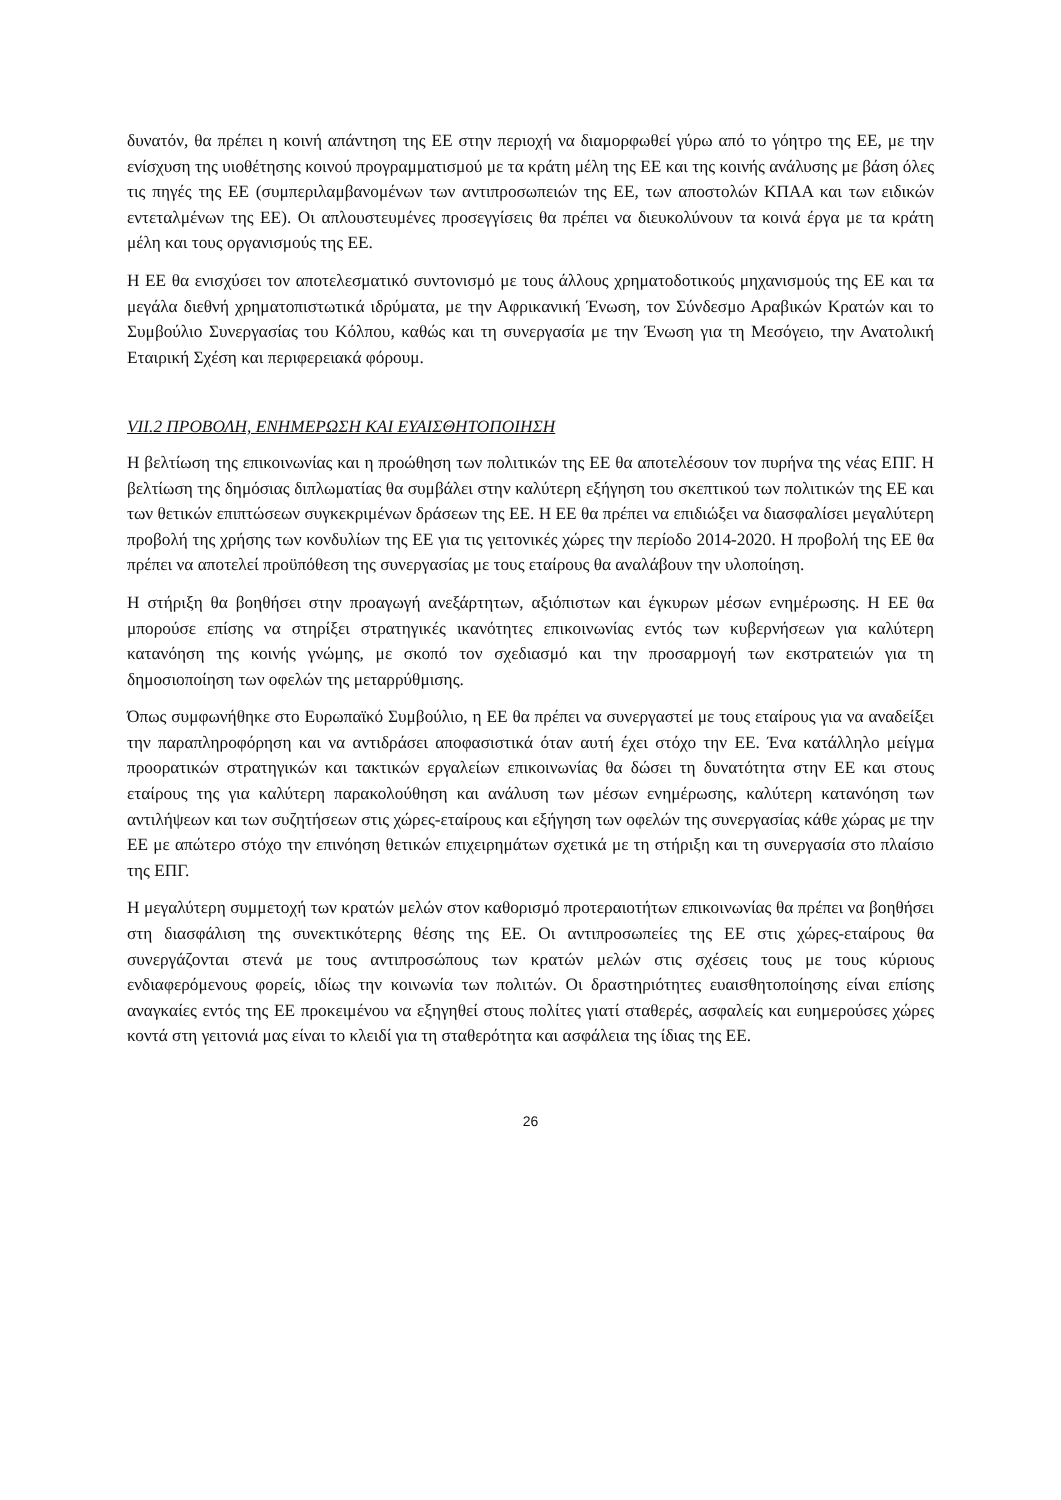δυνατόν, θα πρέπει η κοινή απάντηση της ΕΕ στην περιοχή να διαμορφωθεί γύρω από το γόητρο της ΕΕ, με την ενίσχυση της υιοθέτησης κοινού προγραμματισμού με τα κράτη μέλη της ΕΕ και της κοινής ανάλυσης με βάση όλες τις πηγές της ΕΕ (συμπεριλαμβανομένων των αντιπροσωπειών της ΕΕ, των αποστολών ΚΠΑΑ και των ειδικών εντεταλμένων της ΕΕ). Οι απλουστευμένες προσεγγίσεις θα πρέπει να διευκολύνουν τα κοινά έργα με τα κράτη μέλη και τους οργανισμούς της ΕΕ.
Η ΕΕ θα ενισχύσει τον αποτελεσματικό συντονισμό με τους άλλους χρηματοδοτικούς μηχανισμούς της ΕΕ και τα μεγάλα διεθνή χρηματοπιστωτικά ιδρύματα, με την Αφρικανική Ένωση, τον Σύνδεσμο Αραβικών Κρατών και το Συμβούλιο Συνεργασίας του Κόλπου, καθώς και τη συνεργασία με την Ένωση για τη Μεσόγειο, την Ανατολική Εταιρική Σχέση και περιφερειακά φόρουμ.
VII.2 ΠΡΟΒΟΛΗ, ΕΝΗΜΕΡΩΣΗ ΚΑΙ ΕΥΑΙΣΘΗΤΟΠΟΙΗΣΗ
Η βελτίωση της επικοινωνίας και η προώθηση των πολιτικών της ΕΕ θα αποτελέσουν τον πυρήνα της νέας ΕΠΓ. Η βελτίωση της δημόσιας διπλωματίας θα συμβάλει στην καλύτερη εξήγηση του σκεπτικού των πολιτικών της ΕΕ και των θετικών επιπτώσεων συγκεκριμένων δράσεων της ΕΕ. Η ΕΕ θα πρέπει να επιδιώξει να διασφαλίσει μεγαλύτερη προβολή της χρήσης των κονδυλίων της ΕΕ για τις γειτονικές χώρες την περίοδο 2014-2020. Η προβολή της ΕΕ θα πρέπει να αποτελεί προϋπόθεση της συνεργασίας με τους εταίρους θα αναλάβουν την υλοποίηση.
Η στήριξη θα βοηθήσει στην προαγωγή ανεξάρτητων, αξιόπιστων και έγκυρων μέσων ενημέρωσης. Η ΕΕ θα μπορούσε επίσης να στηρίξει στρατηγικές ικανότητες επικοινωνίας εντός των κυβερνήσεων για καλύτερη κατανόηση της κοινής γνώμης, με σκοπό τον σχεδιασμό και την προσαρμογή των εκστρατειών για τη δημοσιοποίηση των οφελών της μεταρρύθμισης.
Όπως συμφωνήθηκε στο Ευρωπαϊκό Συμβούλιο, η ΕΕ θα πρέπει να συνεργαστεί με τους εταίρους για να αναδείξει την παραπληροφόρηση και να αντιδράσει αποφασιστικά όταν αυτή έχει στόχο την ΕΕ. Ένα κατάλληλο μείγμα προορατικών στρατηγικών και τακτικών εργαλείων επικοινωνίας θα δώσει τη δυνατότητα στην ΕΕ και στους εταίρους της για καλύτερη παρακολούθηση και ανάλυση των μέσων ενημέρωσης, καλύτερη κατανόηση των αντιλήψεων και των συζητήσεων στις χώρες-εταίρους και εξήγηση των οφελών της συνεργασίας κάθε χώρας με την ΕΕ με απώτερο στόχο την επινόηση θετικών επιχειρημάτων σχετικά με τη στήριξη και τη συνεργασία στο πλαίσιο της ΕΠΓ.
Η μεγαλύτερη συμμετοχή των κρατών μελών στον καθορισμό προτεραιοτήτων επικοινωνίας θα πρέπει να βοηθήσει στη διασφάλιση της συνεκτικότερης θέσης της ΕΕ. Οι αντιπροσωπείες της ΕΕ στις χώρες-εταίρους θα συνεργάζονται στενά με τους αντιπροσώπους των κρατών μελών στις σχέσεις τους με τους κύριους ενδιαφερόμενους φορείς, ιδίως την κοινωνία των πολιτών. Οι δραστηριότητες ευαισθητοποίησης είναι επίσης αναγκαίες εντός της ΕΕ προκειμένου να εξηγηθεί στους πολίτες γιατί σταθερές, ασφαλείς και ευημερούσες χώρες κοντά στη γειτονιά μας είναι το κλειδί για τη σταθερότητα και ασφάλεια της ίδιας της ΕΕ.
26